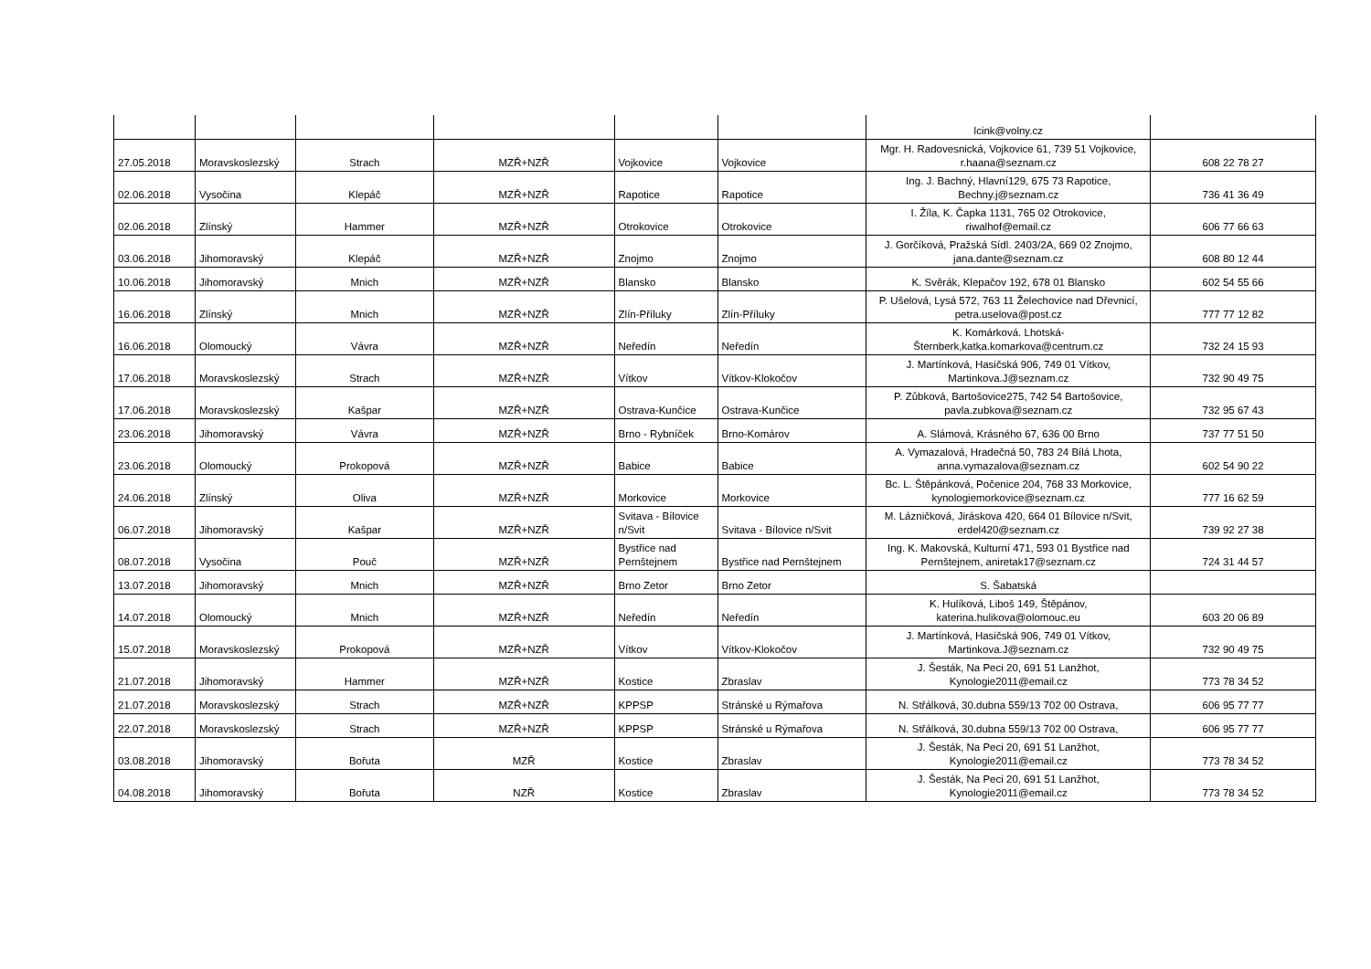| | | | | | | lcink@volny.cz | |
| 27.05.2018 | Moravskoslezský | Strach | MZŘ+NZŘ | Vojkovice | Vojkovice | Mgr. H. Radovesnická, Vojkovice 61, 739 51 Vojkovice, r.haana@seznam.cz | 608 22 78 27 |
| 02.06.2018 | Vysočina | Klepáč | MZŘ+NZŘ | Rapotice | Rapotice | Ing. J. Bachný, Hlavní129, 675 73 Rapotice, Bechny.j@seznam.cz | 736 41 36 49 |
| 02.06.2018 | Zlínský | Hammer | MZŘ+NZŘ | Otrokovice | Otrokovice | I. Žíla, K. Čapka 1131, 765 02 Otrokovice, riwalhof@email.cz | 606 77 66 63 |
| 03.06.2018 | Jihomoravský | Klepáč | MZŘ+NZŘ | Znojmo | Znojmo | J. Gorčíková, Pražská Sídl. 2403/2A, 669 02 Znojmo, jana.dante@seznam.cz | 608 80 12 44 |
| 10.06.2018 | Jihomoravský | Mnich | MZŘ+NZŘ | Blansko | Blansko | K. Svěrák, Klepačov 192, 678 01 Blansko | 602 54 55 66 |
| 16.06.2018 | Zlínský | Mnich | MZŘ+NZŘ | Zlín-Příluky | Zlín-Příluky | P. Ušelová, Lysá 572, 763 11 Želechovice nad Dřevnicí, petra.uselova@post.cz | 777 77 12 82 |
| 16.06.2018 | Olomoucký | Vávra | MZŘ+NZŘ | Neředín | Neředín | K. Komárková. Lhotská-Šternberk,katka.komarkova@centrum.cz | 732 24 15 93 |
| 17.06.2018 | Moravskoslezský | Strach | MZŘ+NZŘ | Vítkov | Vítkov-Klokočov | J. Martínková, Hasičská 906, 749 01 Vítkov, Martinkova.J@seznam.cz | 732 90 49 75 |
| 17.06.2018 | Moravskoslezský | Kašpar | MZŘ+NZŘ | Ostrava-Kunčice | Ostrava-Kunčice | P. Zůbková, Bartošovice275, 742 54 Bartošovice, pavla.zubkova@seznam.cz | 732 95 67 43 |
| 23.06.2018 | Jihomoravský | Vávra | MZŘ+NZŘ | Brno - Rybníček | Brno-Komárov | A. Slámová, Krásného 67, 636 00 Brno | 737 77 51 50 |
| 23.06.2018 | Olomoucký | Prokopová | MZŘ+NZŘ | Babice | Babice | A. Vymazalová, Hradečná 50, 783 24 Bílá Lhota, anna.vymazalova@seznam.cz | 602 54 90 22 |
| 24.06.2018 | Zlínský | Oliva | MZŘ+NZŘ | Morkovice | Morkovice | Bc. L. Štěpánková, Počenice 204, 768 33 Morkovice, kynologiemorkovice@seznam.cz | 777 16 62 59 |
| 06.07.2018 | Jihomoravský | Kašpar | MZŘ+NZŘ | Svitava - Bílovice n/Svit | Svitava - Bílovice n/Svit | M. Lázničková, Jiráskova 420, 664 01 Bílovice n/Svit, erdel420@seznam.cz | 739 92 27 38 |
| 08.07.2018 | Vysočina | Pouč | MZŘ+NZŘ | Bystřice nad Pernštejnem | Bystřice nad Pernštejnem | Ing. K. Makovská, Kulturní 471, 593 01 Bystřice nad Pernštejnem, aniretak17@seznam.cz | 724 31 44 57 |
| 13.07.2018 | Jihomoravský | Mnich | MZŘ+NZŘ | Brno Zetor | Brno Zetor | S. Šabatská | |
| 14.07.2018 | Olomoucký | Mnich | MZŘ+NZŘ | Neředín | Neředín | K. Hulíková, Liboš 149, Štěpánov, katerina.hulikova@olomouc.eu | 603 20 06 89 |
| 15.07.2018 | Moravskoslezský | Prokopová | MZŘ+NZŘ | Vítkov | Vítkov-Klokočov | J. Martínková, Hasičská 906, 749 01 Vítkov, Martinkova.J@seznam.cz | 732 90 49 75 |
| 21.07.2018 | Jihomoravský | Hammer | MZŘ+NZŘ | Kostice | Zbraslav | J. Šesták, Na Peci 20, 691 51 Lanžhot, Kynologie2011@email.cz | 773 78 34 52 |
| 21.07.2018 | Moravskoslezský | Strach | MZŘ+NZŘ | KPPSP | Stránské u Rýmařova | N. Střálková, 30.dubna 559/13 702 00 Ostrava, | 606 95 77 77 |
| 22.07.2018 | Moravskoslezský | Strach | MZŘ+NZŘ | KPPSP | Stránské u Rýmařova | N. Střálková, 30.dubna 559/13 702 00 Ostrava, | 606 95 77 77 |
| 03.08.2018 | Jihomoravský | Bořuta | MZŘ | Kostice | Zbraslav | J. Šesták, Na Peci 20, 691 51 Lanžhot, Kynologie2011@email.cz | 773 78 34 52 |
| 04.08.2018 | Jihomoravský | Bořuta | NZŘ | Kostice | Zbraslav | J. Šesták, Na Peci 20, 691 51 Lanžhot, Kynologie2011@email.cz | 773 78 34 52 |